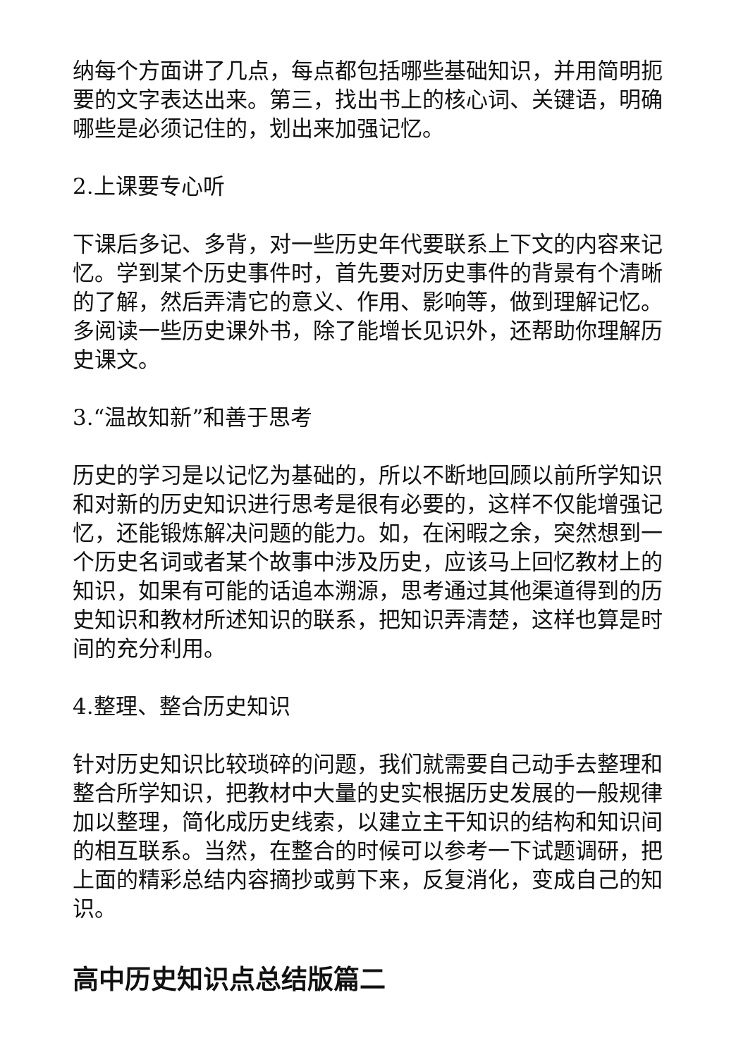纳每个方面讲了几点，每点都包括哪些基础知识，并用简明扼要的文字表达出来。第三，找出书上的核心词、关键语，明确哪些是必须记住的，划出来加强记忆。
2.上课要专心听
下课后多记、多背，对一些历史年代要联系上下文的内容来记忆。学到某个历史事件时，首先要对历史事件的背景有个清晰的了解，然后弄清它的意义、作用、影响等，做到理解记忆。多阅读一些历史课外书，除了能增长见识外，还帮助你理解历史课文。
3.“温故知新”和善于思考
历史的学习是以记忆为基础的，所以不断地回顾以前所学知识和对新的历史知识进行思考是很有必要的，这样不仅能增强记忆，还能锻炼解决问题的能力。如，在闲暇之余，突然想到一个历史名词或者某个故事中涉及历史，应该马上回忆教材上的知识，如果有可能的话追本溯源，思考通过其他渠道得到的历史知识和教材所述知识的联系，把知识弄清楚，这样也算是时间的充分利用。
4.整理、整合历史知识
针对历史知识比较琐碎的问题，我们就需要自己动手去整理和整合所学知识，把教材中大量的史实根据历史发展的一般规律加以整理，简化成历史线索，以建立主干知识的结构和知识间的相互联系。当然，在整合的时候可以参考一下试题调研，把上面的精彩总结内容摘抄或剪下来，反复消化，变成自己的知识。
高中历史知识点总结版篇二